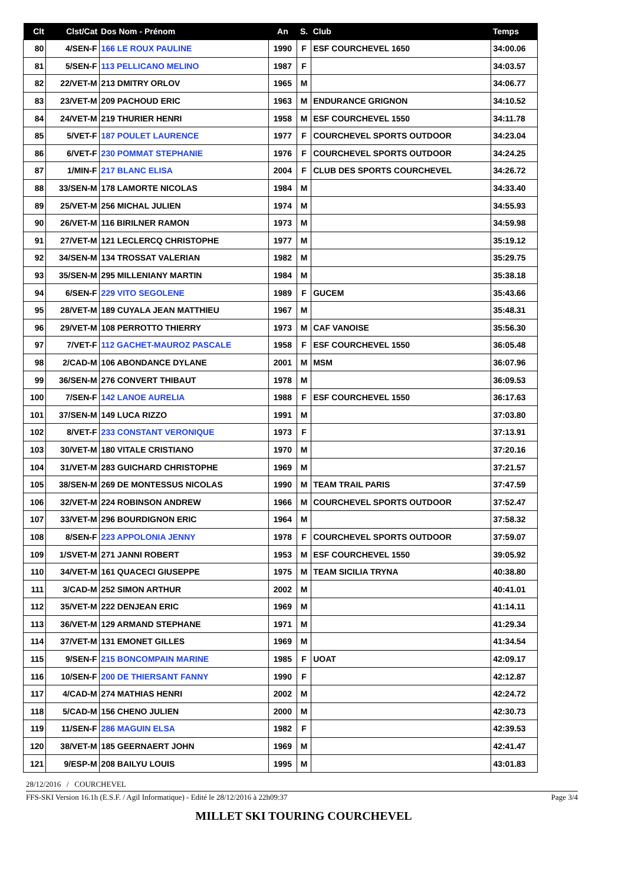| Clt | Clst/Cat | Dos Nom - Prénom | An | S. | Club | Temps |
| --- | --- | --- | --- | --- | --- | --- |
| 80 | 4/SEN-F | 166 LE ROUX PAULINE | 1990 | F | ESF COURCHEVEL 1650 | 34:00.06 |
| 81 | 5/SEN-F | 113 PELLICANO MELINO | 1987 | F | | 34:03.57 |
| 82 | 22/VET-M | 213 DMITRY ORLOV | 1965 | M | | 34:06.77 |
| 83 | 23/VET-M | 209 PACHOUD ERIC | 1963 | M | ENDURANCE GRIGNON | 34:10.52 |
| 84 | 24/VET-M | 219 THURIER HENRI | 1958 | M | ESF COURCHEVEL 1550 | 34:11.78 |
| 85 | 5/VET-F | 187 POULET LAURENCE | 1977 | F | COURCHEVEL SPORTS OUTDOOR | 34:23.04 |
| 86 | 6/VET-F | 230 POMMAT STEPHANIE | 1976 | F | COURCHEVEL SPORTS OUTDOOR | 34:24.25 |
| 87 | 1/MIN-F | 217 BLANC ELISA | 2004 | F | CLUB DES SPORTS COURCHEVEL | 34:26.72 |
| 88 | 33/SEN-M | 178 LAMORTE NICOLAS | 1984 | M | | 34:33.40 |
| 89 | 25/VET-M | 256 MICHAL JULIEN | 1974 | M | | 34:55.93 |
| 90 | 26/VET-M | 116 BIRILNER RAMON | 1973 | M | | 34:59.98 |
| 91 | 27/VET-M | 121 LECLERCQ CHRISTOPHE | 1977 | M | | 35:19.12 |
| 92 | 34/SEN-M | 134 TROSSAT VALERIAN | 1982 | M | | 35:29.75 |
| 93 | 35/SEN-M | 295 MILLENIANY MARTIN | 1984 | M | | 35:38.18 |
| 94 | 6/SEN-F | 229 VITO SEGOLENE | 1989 | F | GUCEM | 35:43.66 |
| 95 | 28/VET-M | 189 CUYALA JEAN MATTHIEU | 1967 | M | | 35:48.31 |
| 96 | 29/VET-M | 108 PERROTTO THIERRY | 1973 | M | CAF VANOISE | 35:56.30 |
| 97 | 7/VET-F | 112 GACHET-MAUROZ PASCALE | 1958 | F | ESF COURCHEVEL 1550 | 36:05.48 |
| 98 | 2/CAD-M | 106 ABONDANCE DYLANE | 2001 | M | MSM | 36:07.96 |
| 99 | 36/SEN-M | 276 CONVERT THIBAUT | 1978 | M | | 36:09.53 |
| 100 | 7/SEN-F | 142 LANOE AURELIA | 1988 | F | ESF COURCHEVEL 1550 | 36:17.63 |
| 101 | 37/SEN-M | 149 LUCA RIZZO | 1991 | M | | 37:03.80 |
| 102 | 8/VET-F | 233 CONSTANT VERONIQUE | 1973 | F | | 37:13.91 |
| 103 | 30/VET-M | 180 VITALE CRISTIANO | 1970 | M | | 37:20.16 |
| 104 | 31/VET-M | 283 GUICHARD CHRISTOPHE | 1969 | M | | 37:21.57 |
| 105 | 38/SEN-M | 269 DE MONTESSUS NICOLAS | 1990 | M | TEAM TRAIL PARIS | 37:47.59 |
| 106 | 32/VET-M | 224 ROBINSON ANDREW | 1966 | M | COURCHEVEL SPORTS OUTDOOR | 37:52.47 |
| 107 | 33/VET-M | 296 BOURDIGNON ERIC | 1964 | M | | 37:58.32 |
| 108 | 8/SEN-F | 223 APPOLONIA JENNY | 1978 | F | COURCHEVEL SPORTS OUTDOOR | 37:59.07 |
| 109 | 1/SVET-M | 271 JANNI ROBERT | 1953 | M | ESF COURCHEVEL 1550 | 39:05.92 |
| 110 | 34/VET-M | 161 QUACECI GIUSEPPE | 1975 | M | TEAM SICILIA TRYNA | 40:38.80 |
| 111 | 3/CAD-M | 252 SIMON ARTHUR | 2002 | M | | 40:41.01 |
| 112 | 35/VET-M | 222 DENJEAN ERIC | 1969 | M | | 41:14.11 |
| 113 | 36/VET-M | 129 ARMAND STEPHANE | 1971 | M | | 41:29.34 |
| 114 | 37/VET-M | 131 EMONET GILLES | 1969 | M | | 41:34.54 |
| 115 | 9/SEN-F | 215 BONCOMPAIN MARINE | 1985 | F | UOAT | 42:09.17 |
| 116 | 10/SEN-F | 200 DE THIERSANT FANNY | 1990 | F | | 42:12.87 |
| 117 | 4/CAD-M | 274 MATHIAS HENRI | 2002 | M | | 42:24.72 |
| 118 | 5/CAD-M | 156 CHENO JULIEN | 2000 | M | | 42:30.73 |
| 119 | 11/SEN-F | 286 MAGUIN ELSA | 1982 | F | | 42:39.53 |
| 120 | 38/VET-M | 185 GEERNAERT JOHN | 1969 | M | | 42:41.47 |
| 121 | 9/ESP-M | 208 BAILYU LOUIS | 1995 | M | | 43:01.83 |
28/12/2016 / COURCHEVEL
FFS-SKI Version 16.1h (E.S.F. / Agil Informatique) - Edité le 28/12/2016 à 22h09:37 Page 3/4
MILLET SKI TOURING COURCHEVEL